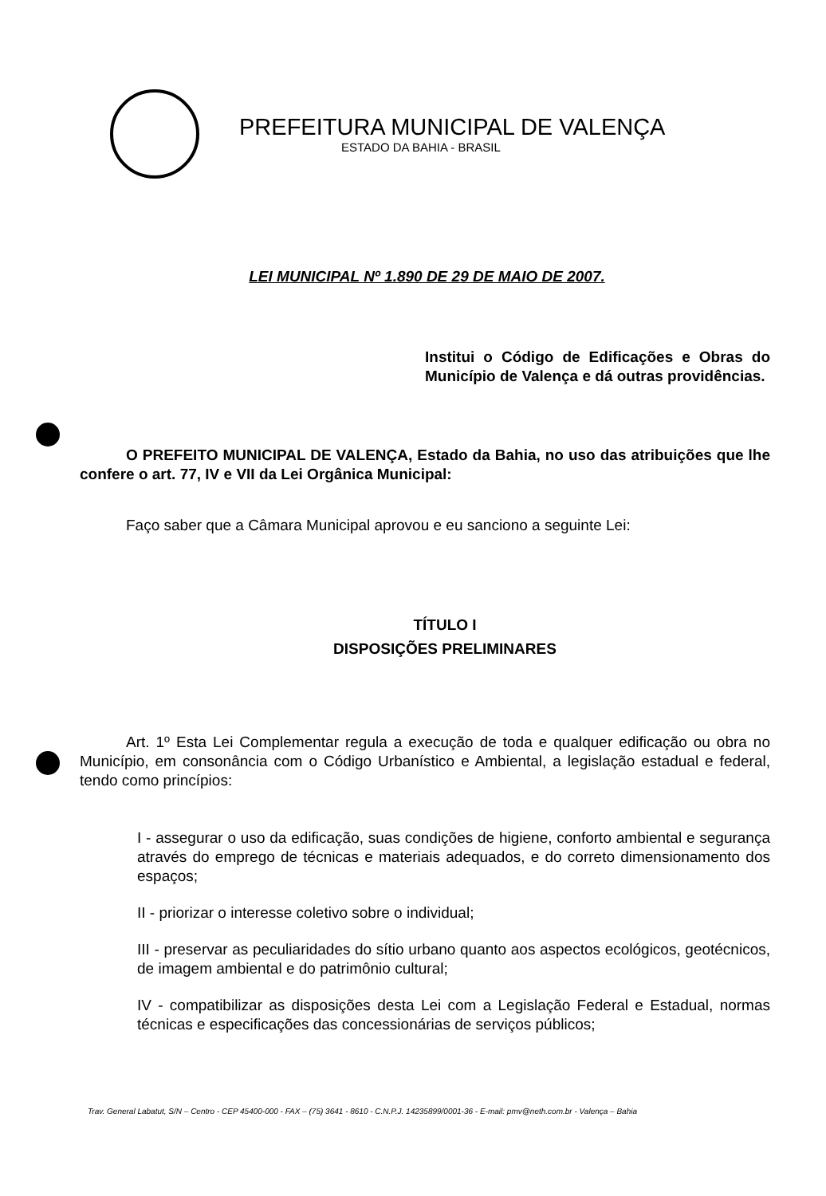PREFEITURA MUNICIPAL DE VALENÇA
ESTADO DA BAHIA - BRASIL
LEI MUNICIPAL Nº 1.890 DE 29 DE MAIO DE 2007.
Institui o Código de Edificações e Obras do Município de Valença e dá outras providências.
O PREFEITO MUNICIPAL DE VALENÇA, Estado da Bahia, no uso das atribuições que lhe confere o art. 77, IV e VII da Lei Orgânica Municipal:
Faço saber que a Câmara Municipal aprovou e eu sanciono a seguinte Lei:
TÍTULO I
DISPOSIÇÕES PRELIMINARES
Art. 1º Esta Lei Complementar regula a execução de toda e qualquer edificação ou obra no Município, em consonância com o Código Urbanístico e Ambiental, a legislação estadual e federal, tendo como princípios:
I - assegurar o uso da edificação, suas condições de higiene, conforto ambiental e segurança através do emprego de técnicas e materiais adequados, e do correto dimensionamento dos espaços;
II - priorizar o interesse coletivo sobre o individual;
III - preservar as peculiaridades do sítio urbano quanto aos aspectos ecológicos, geotécnicos, de imagem ambiental e do patrimônio cultural;
IV - compatibilizar as disposições desta Lei com a Legislação Federal e Estadual, normas técnicas e especificações das concessionárias de serviços públicos;
Trav. General Labatut, S/N – Centro - CEP 45400-000 - FAX – (75) 3641 - 8610 - C.N.P.J. 14235899/0001-36 - E-mail: pmv@neth.com.br - Valença – Bahia